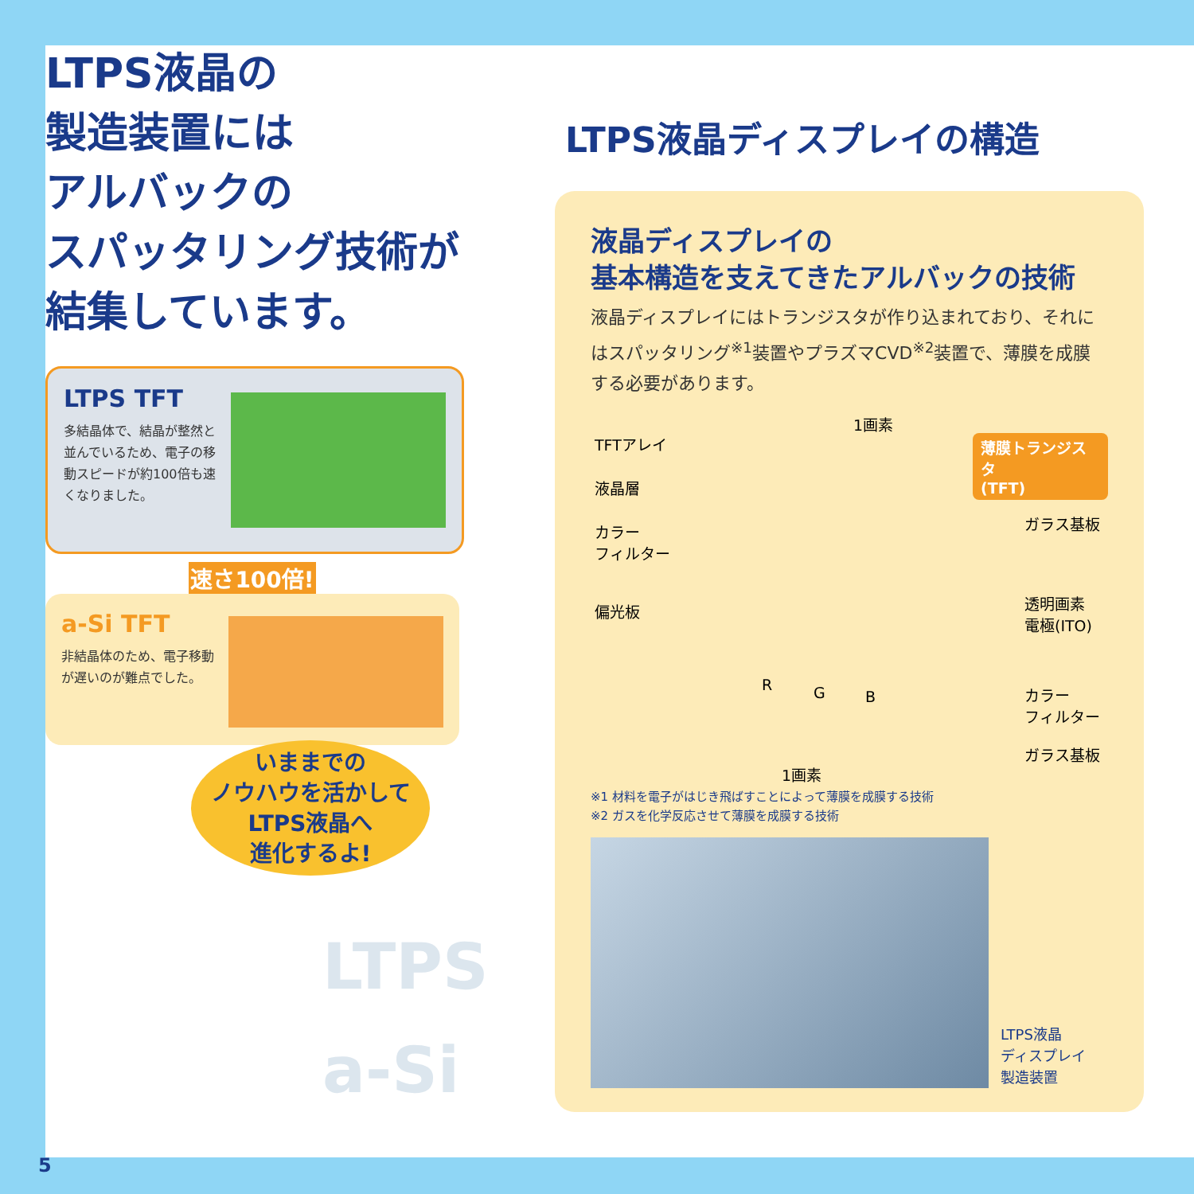LTPS液晶の
製造装置には
アルバックの
スパッタリング技術が
結集しています。
LTPS TFT
多結晶体で、結晶が整然と並んでいるため、電子の移動スピードが約100倍も速くなりました。
速さ100倍!
a-Si TFT
非結晶体のため、電子移動が遅いのが難点でした。
いままでの
ノウハウを活かして
LTPS液晶へ
進化するよ!
LTPS
a-Si
LTPS液晶ディスプレイの構造
液晶ディスプレイの
基本構造を支えてきたアルバックの技術
液晶ディスプレイにはトランジスタが作り込まれており、それにはスパッタリング<sup>※1</sup>装置やプラズマCVD<sup>※2</sup>装置で、薄膜を成膜する必要があります。
1画素
TFTアレイ 薄膜トランジスタ
(TFT)
液晶層
ガラス基板 カラー
フィルター
偏光板 透明画素
電極(ITO)
R G B カラー
フィルター
ガラス基板
1画素
※1 材料を電子がはじき飛ばすことによって薄膜を成膜する技術
※2 ガスを化学反応させて薄膜を成膜する技術
LTPS液晶
ディスプレイ
製造装置
5